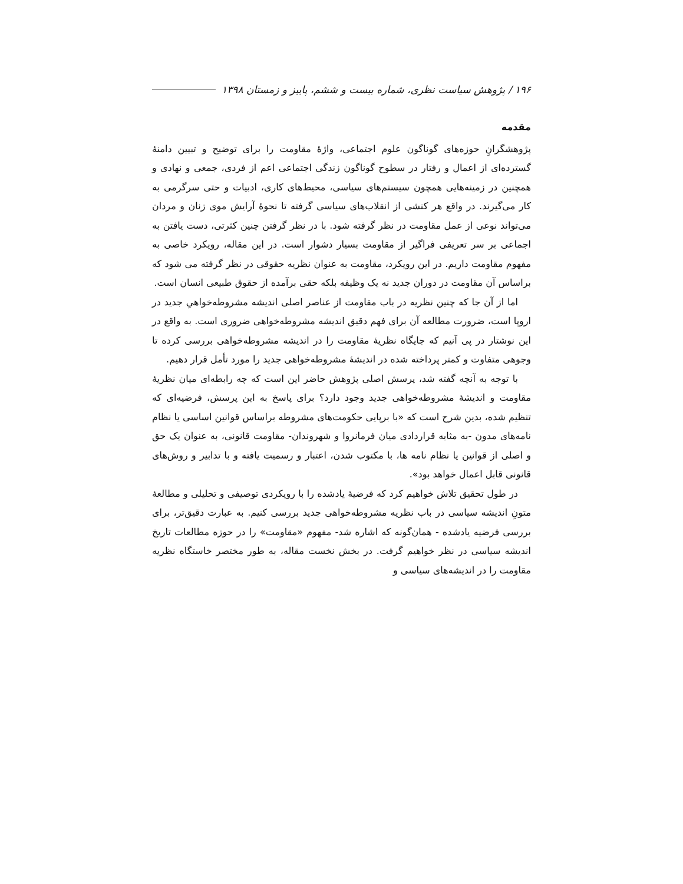۱۹۶ / پژوهش سیاست نظری، شماره بیست و ششم، پاییز و زمستان ۱۳۹۸
مقدمه
پژوهشگرانِ حوزه‌های گوناگون علوم اجتماعی، واژۀ مقاومت را برای توضیح و تبیین دامنۀ گسترده‌ای از اعمال و رفتار در سطوح گوناگون زندگی اجتماعی اعم از فردی، جمعی و نهادی و همچنین در زمینه‌هایی همچون سیستم‌های سیاسی، محیط‌های کاری، ادبیات و حتی سرگرمی به کار می‌گیرند. در واقع هر کنشی از انقلاب‌های سیاسی گرفته تا نحوۀ آرایش موی زنان و مردان می‌تواند نوعی از عمل مقاومت در نظر گرفته شود. با در نظر گرفتن چنین کثرتی، دست یافتن به اجماعی بر سر تعریفی فراگیر از مقاومت بسیار دشوار است. در این مقاله، رویکرد خاصی به مفهوم مقاومت داریم. در این رویکرد، مقاومت به عنوان نظریه حقوقی در نظر گرفته می شود که براساس آن مقاومت در دوران جدید نه یک وظیفه بلکه حقی برآمده از حقوق طبیعی انسان است.
اما از آن جا که چنین نظریه در باب مقاومت از عناصر اصلی اندیشه مشروطه‌خواهیِ جدید در اروپا است، ضرورت مطالعه آن برای فهم دقیق اندیشه مشروطه‌خواهی ضروری است. به واقع در این نوشتار در پی آنیم که جایگاه نظریۀ مقاومت را در اندیشه مشروطه‌خواهی بررسی کرده تا وجوهی متفاوت و کمتر پرداخته شده در اندیشۀ مشروطه‌خواهی جدید را مورد تأمل قرار دهیم.
با توجه به آنچه گفته شد، پرسش اصلی پژوهش حاضر این است که چه رابطه‌ای میان نظریۀ مقاومت و اندیشۀ مشروطه‌خواهی جدید وجود دارد؟ برای پاسخ به این پرسش، فرضیه‌ای که تنظیم شده، بدین شرح است که «با برپایی حکومت‌های مشروطه براساس قوانین اساسی یا نظام نامه‌های مدون -به مثابه قراردادی میان فرمانروا و شهروندان- مقاومت قانونی، به عنوان یک حق و اصلی از قوانین یا نظام نامه ها، با مکتوب شدن، اعتبار و رسمیت یافته و با تدابیر و روش‌های قانونی قابل اعمال خواهد بود».
در طول تحقیق تلاش خواهیم کرد که فرضیۀ یادشده را با رویکردی توصیفی و تحلیلی و مطالعۀ متونِ اندیشه سیاسی در باب نظریه مشروطه‌خواهی جدید بررسی کنیم. به عبارت دقیق‌تر، برای بررسی فرضیه یادشده - همان‌گونه که اشاره شد- مفهوم «مقاومت» را در حوزه مطالعات تاریخ اندیشه سیاسی در نظر خواهیم گرفت. در بخش نخست مقاله، به طور مختصر خاستگاه نظریه مقاومت را در اندیشه‌های سیاسی و